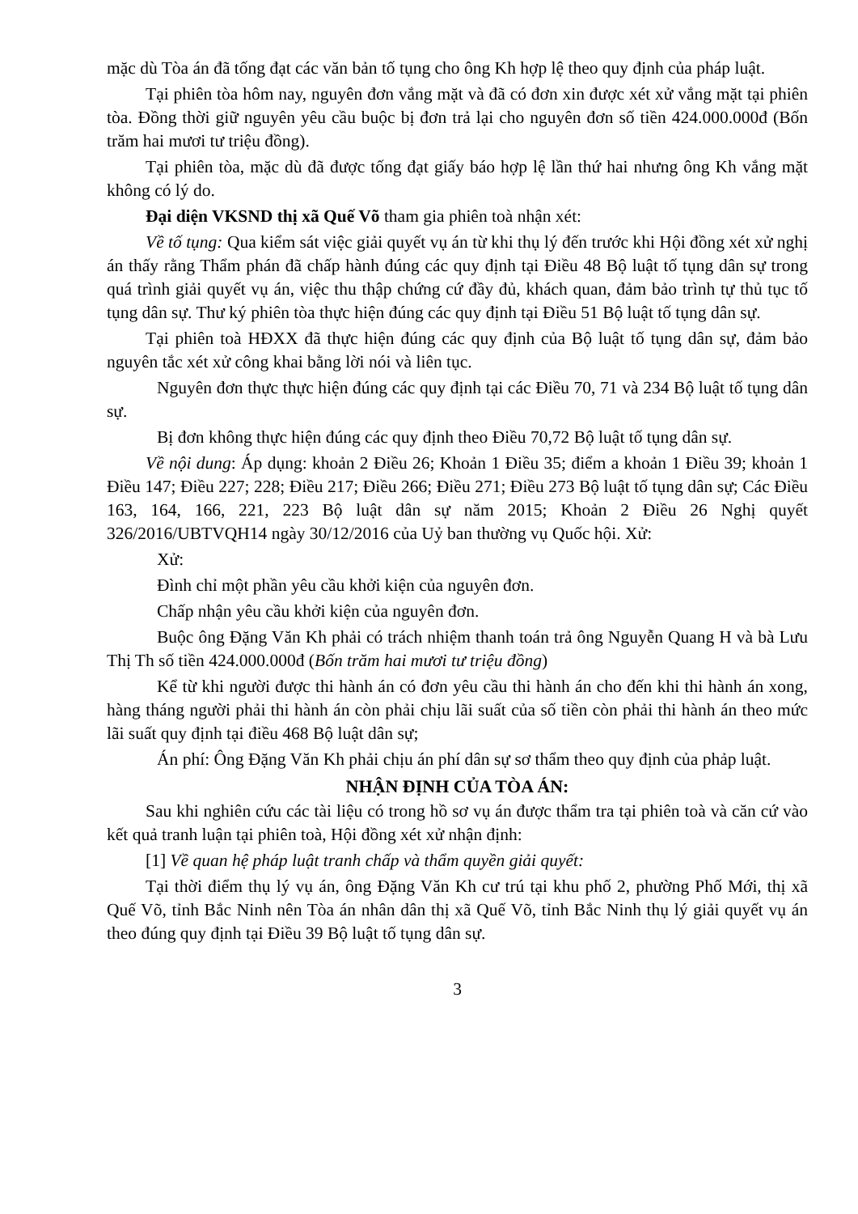mặc dù Tòa án đã tống đạt các văn bản tố tụng cho ông Kh hợp lệ theo quy định của pháp luật.
Tại phiên tòa hôm nay, nguyên đơn vắng mặt và đã có đơn xin được xét xử vắng mặt tại phiên tòa. Đồng thời giữ nguyên yêu cầu buộc bị đơn trả lại cho nguyên đơn số tiền 424.000.000đ (Bốn trăm hai mươi tư triệu đồng).
Tại phiên tòa, mặc dù đã được tống đạt giấy báo hợp lệ lần thứ hai nhưng ông Kh vắng mặt không có lý do.
Đại diện VKSND thị xã Quế Võ tham gia phiên toà nhận xét:
Về tố tụng: Qua kiểm sát việc giải quyết vụ án từ khi thụ lý đến trước khi Hội đồng xét xử nghị án thấy rằng Thẩm phán đã chấp hành đúng các quy định tại Điều 48 Bộ luật tố tụng dân sự trong quá trình giải quyết vụ án, việc thu thập chứng cứ đầy đủ, khách quan, đảm bảo trình tự thủ tục tố tụng dân sự. Thư ký phiên tòa thực hiện đúng các quy định tại Điều 51 Bộ luật tố tụng dân sự.
Tại phiên toà HĐXX đã thực hiện đúng các quy định của Bộ luật tố tụng dân sự, đảm bảo nguyên tắc xét xử công khai bằng lời nói và liên tục.
Nguyên đơn thực thực hiện đúng các quy định tại các Điều 70, 71 và 234 Bộ luật tố tụng dân sự.
Bị đơn không thực hiện đúng các quy định theo Điều 70,72 Bộ luật tố tụng dân sự.
Về nội dung: Áp dụng: khoản 2 Điều 26; Khoản 1 Điều 35; điểm a khoản 1 Điều 39; khoản 1 Điều 147; Điều 227; 228; Điều 217; Điều 266; Điều 271; Điều 273 Bộ luật tố tụng dân sự; Các Điều 163, 164, 166, 221, 223 Bộ luật dân sự năm 2015; Khoản 2 Điều 26 Nghị quyết 326/2016/UBTVQH14 ngày 30/12/2016 của Uỷ ban thường vụ Quốc hội. Xử:
Xử:
Đình chỉ một phần yêu cầu khởi kiện của nguyên đơn.
Chấp nhận yêu cầu khởi kiện của nguyên đơn.
Buộc ông Đặng Văn Kh phải có trách nhiệm thanh toán trả ông Nguyễn Quang H và bà Lưu Thị Th số tiền 424.000.000đ (Bốn trăm hai mươi tư triệu đồng)
Kể từ khi người được thi hành án có đơn yêu cầu thi hành án cho đến khi thi hành án xong, hàng tháng người phải thi hành án còn phải chịu lãi suất của số tiền còn phải thi hành án theo mức lãi suất quy định tại điều 468 Bộ luật dân sự;
Án phí: Ông Đặng Văn Kh phải chịu án phí dân sự sơ thẩm theo quy định của phảp luật.
NHẬN ĐỊNH CỦA TÒA ÁN:
Sau khi nghiên cứu các tài liệu có trong hồ sơ vụ án được thẩm tra tại phiên toà và căn cứ vào kết quả tranh luận tại phiên toà, Hội đồng xét xử nhận định:
[1] Về quan hệ pháp luật tranh chấp và thẩm quyền giải quyết:
Tại thời điểm thụ lý vụ án, ông Đặng Văn Kh cư trú tại khu phố 2, phường Phố Mới, thị xã Quế Võ, tỉnh Bắc Ninh nên Tòa án nhân dân thị xã Quế Võ, tỉnh Bắc Ninh thụ lý giải quyết vụ án theo đúng quy định tại Điều 39 Bộ luật tố tụng dân sự.
3